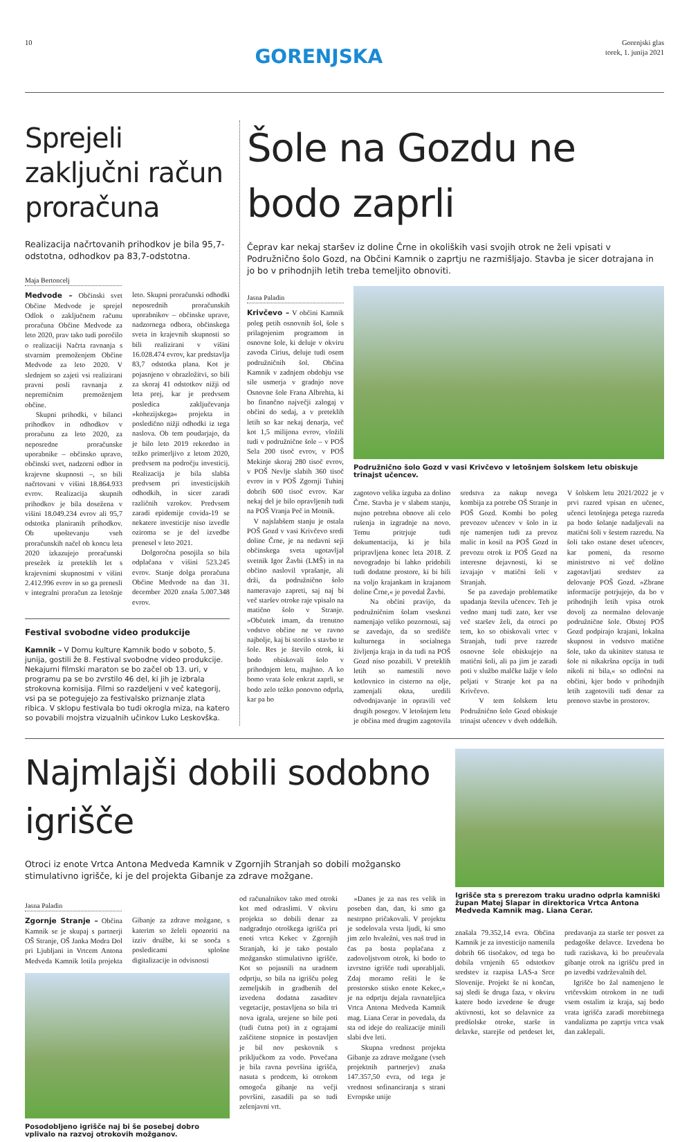10
GORENJSKA
Gorenjski glas
torek, 1. junija 2021
Sprejeli zaključni račun proračuna
Realizacija načrtovanih prihodkov je bila 95,7-odstotna, odhodkov pa 83,7-odstotna.
Maja Bertoncelj
Medvode – Občinski svet Občine Medvode je sprejel Odlok o zaključnem računu proračuna Občine Medvode za leto 2020, prav tako tudi poročilo o realizaciji Načrta ravnanja s stvarnim premoženjem Občine Medvode za leto 2020. V slednjem so zajeti vsi realizirani pravni posli ravnanja z nepremičnim premoženjem občine.
Skupni prihodki, v bilanci prihodkov in odhodkov v proračunu za leto 2020, za neposredne proračunske uporabnike – občinsko upravo, občinski svet, nadzorni odbor in krajevne skupnosti –, so bili načrtovani v višini 18.864.933 evrov. Realizacija skupnih prihodkov je bila dosežena v višini 18.049.234 evrov ali 95,7 odstotka planiranih prihodkov. Ob upoštevanju vseh proračunskih načel ob koncu leta 2020 izkazujejo proračunski presežek iz preteklih let s krajevnimi skupnostmi v višini 2.412.996 evrov in so ga prenesli v integralni proračun za letošnje leto. Skupni proračunski odhodki neposrednih proračunskih uporabnikov – občinske uprave, nadzornega odbora, občinskega sveta in krajevnih skupnosti so bili realizirani v višini 16.028.474 evrov, kar predstavlja 83,7 odstotka plana. Kot je pojasnjeno v obrazložitvi, so bili za skoraj 41 odstotkov nižji od leta prej, kar je predvsem posledica zaključevanja »kohezijskega« projekta in posledično nižji odhodki iz tega naslova. Ob tem poudarjajo, da je bilo leto 2019 rekordno in težko primerljivo z letom 2020, predvsem na področju investicij. Realizacija je bila slabša predvsem pri investicijskih odhodkih, in sicer zaradi različnih vzrokov. Predvsem zaradi epidemije covida-19 se nekatere investicije niso izvedle oziroma se je del izvedbe prenesel v leto 2021.
Dolgoročna posojila so bila odplačana v višini 523.245 evrov. Stanje dolga proračuna Občine Medvode na dan 31. december 2020 znaša 5.007.348 evrov.
Festival svobodne video produkcije
Kamnik – V Domu kulture Kamnik bodo v soboto, 5. junija, gostili že 8. Festival svobodne video produkcije. Nekajurni filmski maraton se bo začel ob 13. uri, v programu pa se bo zvrstilo 46 del, ki jih je izbrala strokovna komisija. Filmi so razdeljeni v več kategorij, vsi pa se potegujejo za festivalsko priznanje zlata ribica. V sklopu festivala bo tudi okrogla miza, na katero so povabili mojstra vizualnih učinkov Luko Leskovška.
Šole na Gozdu ne bodo zaprli
Čeprav kar nekaj staršev iz doline Črne in okoliških vasi svojih otrok ne želi vpisati v Podružnično šolo Gozd, na Občini Kamnik o zaprtju ne razmišljajo. Stavba je sicer dotrajana in jo bo v prihodnjih letih treba temeljito obnoviti.
Jasna Paladin
Krivčevo – V občini Kamnik poleg petih osnovnih šol, šole s prilagojenim programom in osnovne šole, ki deluje v okviru zavoda Cirius, deluje tudi osem podružničnih šol. Občina Kamnik v zadnjem obdobju vse sile usmerja v gradnjo nove Osnovne šole Frana Albrehta, ki bo finančno največji zalogaj v občini do sedaj, a v preteklih letih so kar nekaj denarja, več kot 1,5 milijona evrov, vložili tudi v podružnične šole – v POŠ Sela 200 tisoč evrov, v POŠ Mekinje skoraj 280 tisoč evrov, v POŠ Nevlje slabih 360 tisoč evrov in v POŠ Zgornji Tuhinj dobrih 600 tisoč evrov. Kar nekaj del je bilo opravljenih tudi na POŠ Vranja Peč in Motnik.
V najslabšem stanju je ostala POŠ Gozd v vasi Krivčevo sredi doline Črne, je na nedavni seji občinskega sveta ugotavljal svetnik Igor Žavbi (LMŠ) in na občino naslovil vprašanje, ali drži, da podružnično šolo nameravajo zapreti, saj naj bi več staršev otroke raje vpisalo na matično šolo v Stranje. »Občutek imam, da trenutno vodstvo občine ne ve ravno najbolje, kaj bi storilo s stavbo te šole. Res je število otrok, ki bodo obiskovali šolo v prihodnjem letu, majhno. A ko bomo vrata šole enkrat zaprli, se bodo zelo težko ponovno odprla, kar pa bo
Podružnično šolo Gozd v vasi Krivčevo v letošnjem šolskem letu obiskuje trinajst učencev.
zagotovo velika izguba za dolino Črne. Stavba je v slabem stanju, nujno potrebna obnove ali celo rušenja in izgradnje na novo. Temu pritrjuje tudi dokumentacija, ki je bila pripravljena konec leta 2018. Z novogradnjo bi lahko pridobili tudi dodatne prostore, ki bi bili na voljo krajankam in krajanom doline Črne,« je povedal Žavbi.
Na občini pravijo, da podružničnim šolam vseskozi namenjajo veliko pozornosti, saj se zavedajo, da so središče kulturnega in socialnega življenja kraja in da tudi na POŠ Gozd niso pozabili. V preteklih letih so namestili novo kotlovnico in cisterno na olje, zamenjali okna, uredili odvodnjavanje in opravili več drugih posegov. V letošnjem letu je občina med drugim zagotovila sredstva za nakup novega kombija za potrebe OŠ Stranje in POŠ Gozd. Kombi bo poleg prevozov učencev v šolo in iz nje namenjen tudi za prevoz malic in kosil na POŠ Gozd in prevozu otrok iz POŠ Gozd na interesne dejavnosti, ki se izvajajo v matični šoli v Stranjah.
Se pa zavedajo problematike upadanja števila učencev. Teh je vedno manj tudi zato, ker vse več staršev želi, da otroci po tem, ko so obiskovali vrtec v Stranjah, tudi prve razrede osnovne šole obiskujejo na matični šoli, ali pa jim je zaradi poti v službo malčke lažje v šolo peljati v Stranje kot pa na Krivčevo.
V tem šolskem letu Podružnično šolo Gozd obiskuje trinajst učencev v dveh oddelkih. V šolskem letu 2021/2022 je v prvi razred vpisan en učenec, učenci letošnjega petega razreda pa bodo šolanje nadaljevali na matični šoli v šestem razredu. Na šoli tako ostane deset učencev, kar pomeni, da resorno ministrstvo ni več dolžno zagotavljati sredstev za delovanje POŠ Gozd. »Zbrane informacije potrjujejo, da bo v prihodnjih letih vpisa otrok dovolj za normalno delovanje podružnične šole. Obstoj POŠ Gozd podpirajo krajani, lokalna skupnost in vodstvo matične šole, tako da ukinitev statusa te šole ni nikakršna opcija in tudi nikoli ni bila,« so odločni na občini, kjer bodo v prihodnjih letih zagotovili tudi denar za prenovo stavbe in prostorov.
Najmlajši dobili sodobno igrišče
Otroci iz enote Vrtca Antona Medveda Kamnik v Zgornjih Stranjah so dobili možgansko stimulativno igrišče, ki je del projekta Gibanje za zdrave možgane.
Jasna Paladin
Zgornje Stranje – Občina Kamnik se je skupaj s partnerji OŠ Stranje, OŠ Janka Modra Dol pri Ljubljani in Vrtcem Antona Medveda Kamnik lotila projekta Gibanje za zdrave možgane, s katerim so želeli opozoriti na izziv družbe, ki se sooča s posledicami splošne digitalizacije in odvisnosti
Posodobljeno igrišče naj bi še posebej dobro vplivalo na razvoj otrokovih možganov.
od računalnikov tako med otroki kot med odraslimi. V okviru projekta so dobili denar za nadgradnjo otroškega igrišča pri enoti vrtca Kekec v Zgornjih Stranjah, ki je tako postalo možgansko stimulativno igrišče. Kot so pojasnili na uradnem odprtju, so bila na igrišču poleg zemeljskih in gradbenih del izvedena dodatna zasaditev vegetacije, postavljena so bila tri nova igrala, urejene so bile poti (tudi čutna pot) in z ograjami zaščitene stopnice in postavljen je bil nov peskovnik s priključkom za vodo. Povečana je bila ravna površina igrišča, nasuta s prodcem, ki otrokom omogoča gibanje na večji površini, zasadili pa so tudi zelenjavni vrt.
»Danes je za nas res velik in poseben dan, dan, ki smo ga nestrpno pričakovali. V projektu je sodelovala vrsta ljudi, ki smo jim zelo hvaležni, ves naš trud in čas pa bosta poplačana z zadovoljstvom otrok, ki bodo to izvrstno igrišče tudi uporabljali. Zdaj moramo rešiti le še prostorsko stisko enote Kekec,« je na odprtju dejala ravnateljica Vrtca Antona Medveda Kamnik mag. Liana Cerar in povedala, da sta od ideje do realizacije minili slabi dve leti.
Skupna vrednost projekta Gibanje za zdrave možgane (vseh projektnih partnerjev) znaša 147.357,50 evra, od tega je vrednost sofinanciranja s strani Evropske unije
Igrišče sta s prerezom traku uradno odprla kamniški župan Matej Slapar in direktorica Vrtca Antona Medveda Kamnik mag. Liana Cerar.
znašala 79.352,14 evra. Občina Kamnik je za investicijo namenila dobrih 66 tisočakov, od tega bo dobila vrnjenih 65 odstotkov sredstev iz razpisa LAS-a Srce Slovenije. Projekt še ni končan, saj sledi še druga faza, v okviru katere bodo izvedene še druge aktivnosti, kot so delavnice za predšolske otroke, starše in delavke, starejše od petdeset let, predavanja za starše ter posvet za pedagoške delavce. Izvedena bo tudi raziskava, ki bo preučevala gibanje otrok na igrišču pred in po izvedbi vzdrževalnih del.
Igrišče bo žal namenjeno le vrtčevskim otrokom in ne tudi vsem ostalim iz kraja, saj bodo vrata igrišča zaradi morebitnega vandalizma po zaprtju vrtca vsak dan zaklepali.